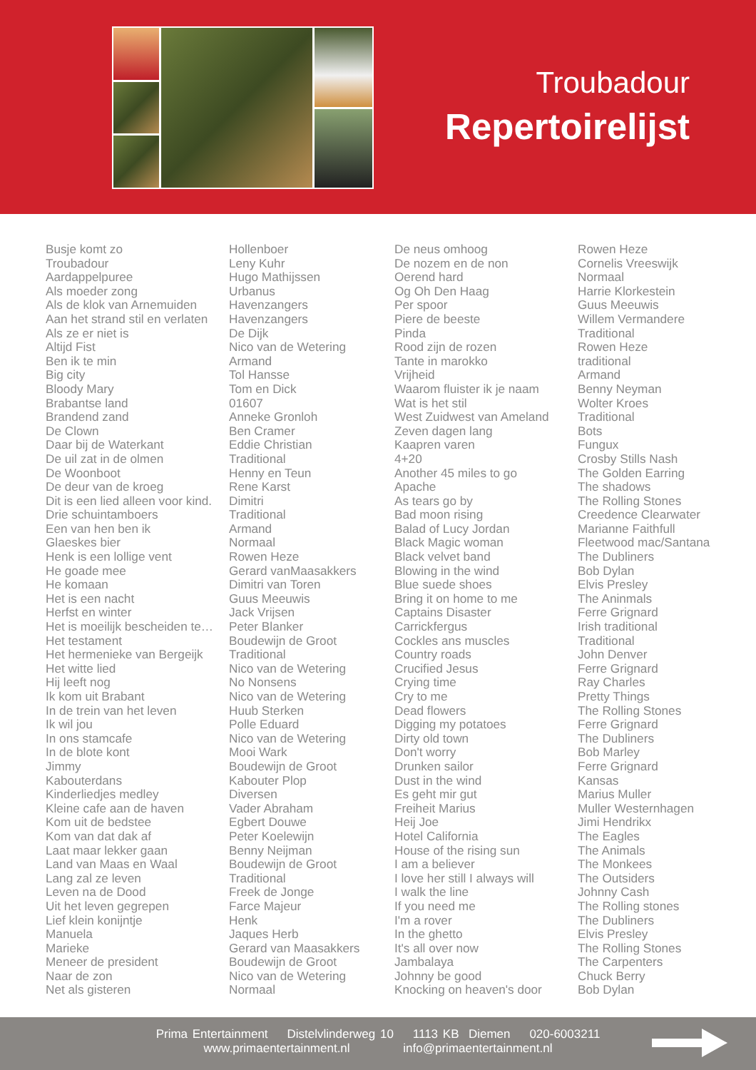Troubadour
Repertoirelijst
| Busje komt zo | Hollenboer | De neus omhoog | Rowen Heze |
| Troubadour | Leny Kuhr | De nozem en de non | Cornelis Vreeswijk |
| Aardappelpuree | Hugo Mathijssen | Oerend hard | Normaal |
| Als moeder zong | Urbanus | Og Oh Den Haag | Harrie Klorkestein |
| Als de klok van Arnemuiden | Havenzangers | Per spoor | Guus Meeuwis |
| Aan het strand stil en verlaten | Havenzangers | Piere de beeste | Willem Vermandere |
| Als ze er niet is | De Dijk | Pinda | Traditional |
| Altijd Fist | Nico van de Wetering | Rood zijn de rozen | Rowen Heze |
| Ben ik te min | Armand | Tante in marokko | traditional |
| Big city | Tol Hansse | Vrijheid | Armand |
| Bloody Mary | Tom en Dick | Waarom fluister ik je naam | Benny Neyman |
| Brabantse land | 01607 | Wat is het stil | Wolter Kroes |
| Brandend zand | Anneke Gronloh | West Zuidwest van Ameland | Traditional |
| De Clown | Ben Cramer | Zeven dagen lang | Bots |
| Daar bij de Waterkant | Eddie Christian | Kaapren varen | Fungux |
| De uil zat in de olmen | Traditional | 4+20 | Crosby Stills Nash |
| De Woonboot | Henny en Teun | Another 45 miles to go | The Golden Earring |
| De deur van de kroeg | Rene Karst | Apache | The shadows |
| Dit is een lied alleen voor kind. | Dimitri | As tears go by | The Rolling Stones |
| Drie schuintamboers | Traditional | Bad moon rising | Creedence Clearwater |
| Een van hen ben ik | Armand | Balad of Lucy Jordan | Marianne Faithfull |
| Glaeskes bier | Normaal | Black Magic woman | Fleetwood mac/Santana |
| Henk is een lollige vent | Rowen Heze | Black velvet band | The Dubliners |
| He goade mee | Gerard vanMaasakkers | Blowing in the wind | Bob Dylan |
| He komaan | Dimitri van Toren | Blue suede shoes | Elvis Presley |
| Het is een nacht | Guus Meeuwis | Bring it on home to me | The Aninmals |
| Herfst en winter | Jack Vrijsen | Captains Disaster | Ferre Grignard |
| Het is moeilijk bescheiden te… | Peter Blanker | Carrickfergus | Irish traditional |
| Het testament | Boudewijn de Groot | Cockles ans muscles | Traditional |
| Het hermenieke van Bergeijk | Traditional | Country roads | John Denver |
| Het witte lied | Nico van de Wetering | Crucified Jesus | Ferre Grignard |
| Hij leeft nog | No Nonsens | Crying time | Ray Charles |
| Ik kom uit Brabant | Nico van de Wetering | Cry to me | Pretty Things |
| In de trein van het leven | Huub Sterken | Dead flowers | The Rolling Stones |
| Ik wil jou | Polle Eduard | Digging my potatoes | Ferre Grignard |
| In ons stamcafe | Nico van de Wetering | Dirty old town | The Dubliners |
| In de blote kont | Mooi Wark | Don't worry | Bob Marley |
| Jimmy | Boudewijn de Groot | Drunken sailor | Ferre Grignard |
| Kabouterdans | Kabouter Plop | Dust in the wind | Kansas |
| Kinderliedjes medley | Diversen | Es geht mir gut | Marius Muller |
| Kleine cafe aan de haven | Vader Abraham | Freiheit Marius | Muller Westernhagen |
| Kom uit de bedstee | Egbert Douwe | Heij Joe | Jimi Hendrikx |
| Kom van dat dak af | Peter Koelewijn | Hotel California | The Eagles |
| Laat maar lekker gaan | Benny Neijman | House of the rising sun | The Animals |
| Land van Maas en Waal | Boudewijn de Groot | I am a believer | The Monkees |
| Lang zal ze leven | Traditional | I love her still I always will | The Outsiders |
| Leven na de Dood | Freek de Jonge | I walk the line | Johnny Cash |
| Uit het leven gegrepen | Farce Majeur | If you need me | The Rolling stones |
| Lief klein konijntje | Henk | I'm a rover | The Dubliners |
| Manuela | Jaques Herb | In the ghetto | Elvis Presley |
| Marieke | Gerard van Maasakkers | It's all over now | The Rolling Stones |
| Meneer de president | Boudewijn de Groot | Jambalaya | The Carpenters |
| Naar de zon | Nico van de Wetering | Johnny be good | Chuck Berry |
| Net als gisteren | Normaal | Knocking on heaven's door | Bob Dylan |
Prima Entertainment Distelvlinderweg 10 1113 KB Diemen 020-6003211
www.primaentertainment.nl info@primaentertainment.nl